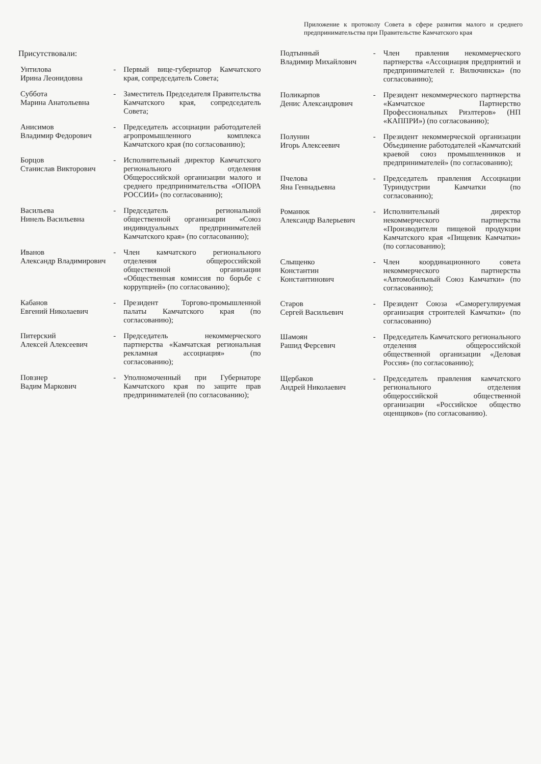Приложение к протоколу Совета в сфере развития малого и среднего предпринимательства при Правительстве Камчатского края
Присутствовали:
| Унтилова Ирина Леонидовна | - | Первый вице-губернатор Камчатского края, сопредседатель Совета; |
| Суббота Марина Анатольевна | - | Заместитель Председателя Правительства Камчатского края, сопредседатель Совета; |
| Анисимов Владимир Федорович | - | Председатель ассоциации работодателей агропромышленного комплекса Камчатского края (по согласованию); |
| Борцов Станислав Викторович | - | Исполнительный директор Камчатского регионального отделения Общероссийской организации малого и среднего предпринимательства «ОПОРА РОССИИ» (по согласованию); |
| Васильева Нинель Васильевна | - | Председатель региональной общественной организации «Союз индивидуальных предпринимателей Камчатского края» (по согласованию); |
| Иванов Александр Владимирович | - | Член камчатского регионального отделения общероссийской общественной организации «Общественная комиссия по борьбе с коррупцией» (по согласованию); |
| Кабанов Евгений Николаевич | - | Президент Торгово-промышленной палаты Камчатского края (по согласованию); |
| Питерский Алексей Алексеевич | - | Председатель некоммерческого партнерства «Камчатская региональная рекламная ассоциация» (по согласованию); |
| Повзнер Вадим Маркович | - | Уполномоченный при Губернаторе Камчатского края по защите прав предпринимателей (по согласованию); |
| Подтынный Владимир Михайлович | - | Член правления некоммерческого партнерства «Ассоциация предприятий и предпринимателей г. Вилючинска» (по согласованию); |
| Поликарпов Денис Александрович | - | Президент некоммерческого партнерства «Камчатское Партнерство Профессиональных Риэлтеров» (НП «КАППРИ») (по согласованию); |
| Полунин Игорь Алексеевич | - | Президент некоммерческой организации Объединение работодателей «Камчатский краевой союз промышленников и предпринимателей» (по согласованию); |
| Пчелова Яна Геннадьевна | - | Председатель правления Ассоциации Туриндустрии Камчатки (по согласованию); |
| Романюк Александр Валерьевич | - | Исполнительный директор некоммерческого партнерства «Производители пищевой продукции Камчатского края «Пищевик Камчатки» (по согласованию); |
| Слыщенко Константин Константинович | - | Член координационного совета некоммерческого партнерства «Автомобильный Союз Камчатки» (по согласованию); |
| Старов Сергей Васильевич | - | Президент Союза «Саморегулируемая организация строителей Камчатки» (по согласованию) |
| Шамоян Рашид Ферсевич | - | Председатель Камчатского регионального отделения общероссийской общественной организации «Деловая Россия» (по согласованию); |
| Щербаков Андрей Николаевич | - | Председатель правления камчатского регионального отделения общероссийской общественной организации «Российское общество оценщиков» (по согласованию). |